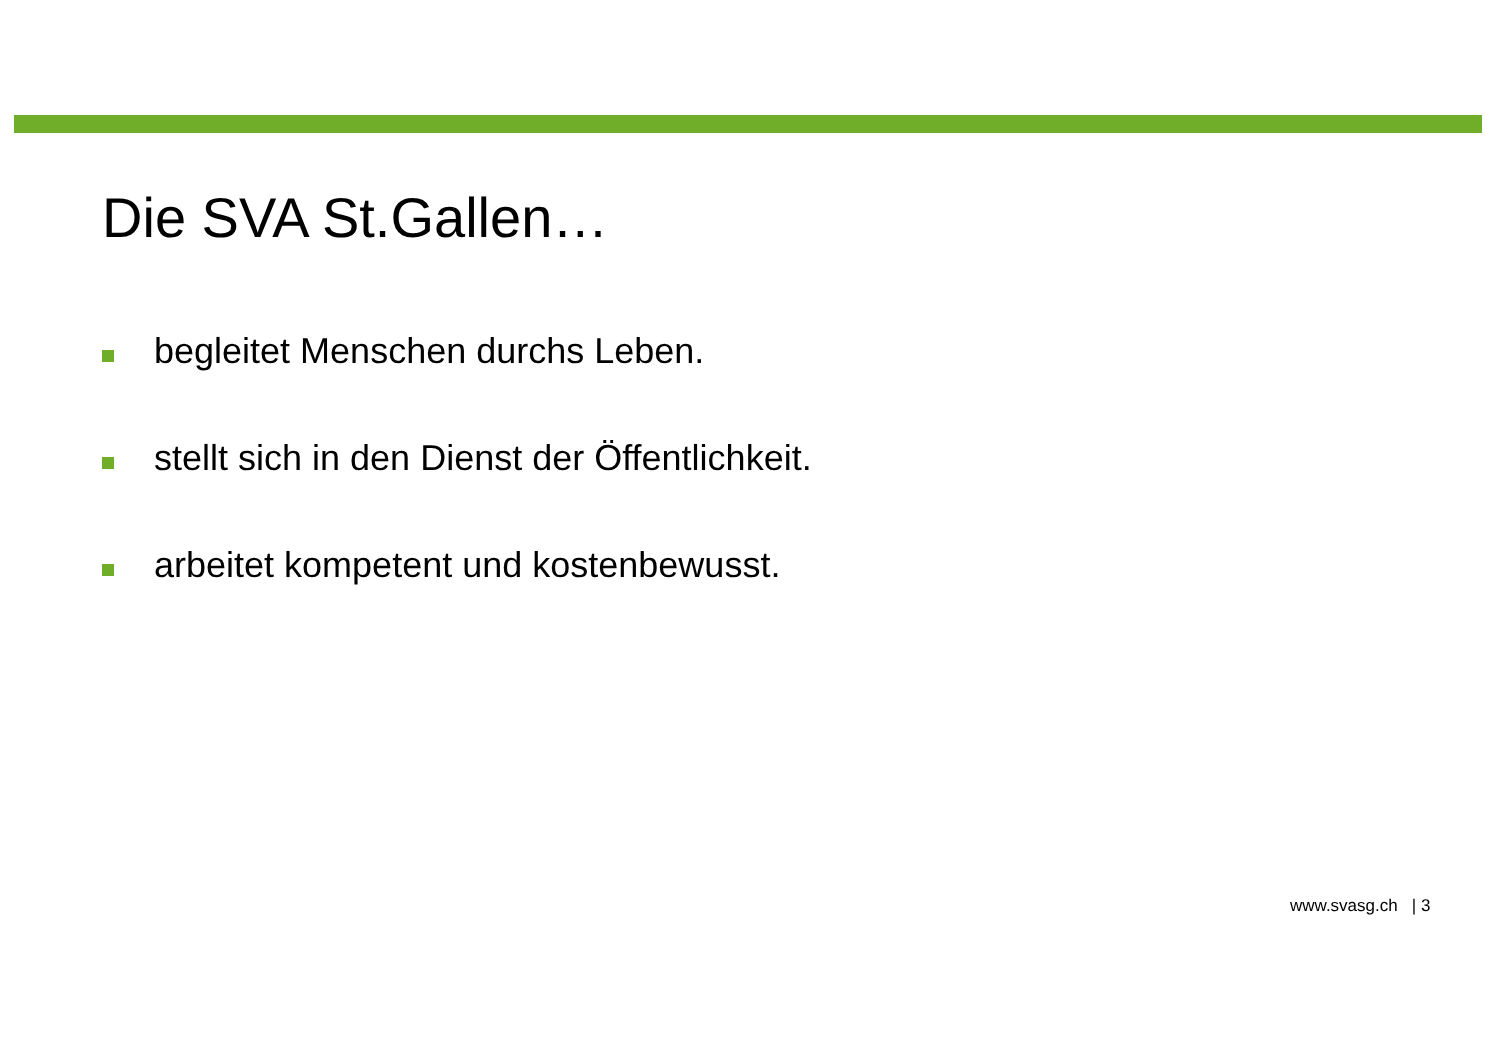Die SVA St.Gallen…
begleitet Menschen durchs Leben.
stellt sich in den Dienst der Öffentlichkeit.
arbeitet kompetent und kostenbewusst.
www.svasg.ch | 3